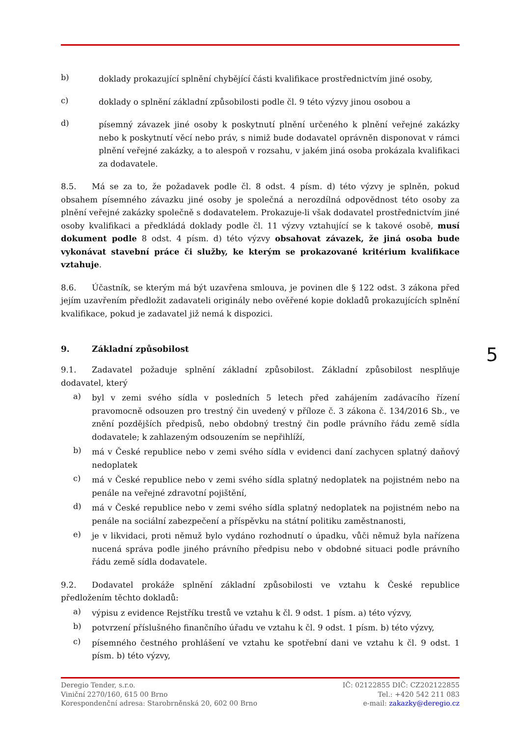b)
doklady prokazující splnění chybějící části kvalifikace prostřednictvím jiné osoby,
c)
doklady o splnění základní způsobilosti podle čl. 9 této výzvy jinou osobou a
d)
písemný závazek jiné osoby k poskytnutí plnění určeného k plnění veřejné zakázky nebo k poskytnutí věcí nebo práv, s nimiž bude dodavatel oprávněn disponovat v rámci plnění veřejné zakázky, a to alespoň v rozsahu, v jakém jiná osoba prokázala kvalifikaci za dodavatele.
8.5. Má se za to, že požadavek podle čl. 8 odst. 4 písm. d) této výzvy je splněn, pokud obsahem písemného závazku jiné osoby je společná a nerozdílná odpovědnost této osoby za plnění veřejné zakázky společně s dodavatelem. Prokazuje-li však dodavatel prostřednictvím jiné osoby kvalifikaci a předkládá doklady podle čl. 11 výzvy vztahující se k takové osobě, musí dokument podle 8 odst. 4 písm. d) této výzvy obsahovat závazek, že jiná osoba bude vykonávat stavební práce či služby, ke kterým se prokazované kritérium kvalifikace vztahuje.
8.6. Účastník, se kterým má být uzavřena smlouva, je povinen dle § 122 odst. 3 zákona před jejím uzavřením předložit zadavateli originály nebo ověřené kopie dokladů prokazujících splnění kvalifikace, pokud je zadavatel již nemá k dispozici.
9. Základní způsobilost
9.1. Zadavatel požaduje splnění základní způsobilost. Základní způsobilost nesplňuje dodavatel, který
a)
byl v zemi svého sídla v posledních 5 letech před zahájením zadávacího řízení pravomocně odsouzen pro trestný čin uvedený v příloze č. 3 zákona č. 134/2016 Sb., ve znění pozdějších předpisů, nebo obdobný trestný čin podle právního řádu země sídla dodavatele; k zahlazeným odsouzením se nepřihlíží,
b)
má v České republice nebo v zemi svého sídla v evidenci daní zachycen splatný daňový nedoplatek
c)
má v České republice nebo v zemi svého sídla splatný nedoplatek na pojistném nebo na penále na veřejné zdravotní pojištění,
d)
má v České republice nebo v zemi svého sídla splatný nedoplatek na pojistném nebo na penále na sociální zabezpečení a příspěvku na státní politiku zaměstnanosti,
e)
je v likvidaci, proti němuž bylo vydáno rozhodnutí o úpadku, vůči němuž byla nařízena nucená správa podle jiného právního předpisu nebo v obdobné situaci podle právního řádu země sídla dodavatele.
9.2. Dodavatel prokáže splnění základní způsobilosti ve vztahu k České republice předložením těchto dokladů:
a)
výpisu z evidence Rejstříku trestů ve vztahu k čl. 9 odst. 1 písm. a) této výzvy,
b)
potvrzení příslušného finančního úřadu ve vztahu k čl. 9 odst. 1 písm. b) této výzvy,
c)
písemného čestného prohlášení ve vztahu ke spotřební dani ve vztahu k čl. 9 odst. 1 písm. b) této výzvy,
5
Deregio Tender, s.r.o.
Viniční 2270/160, 615 00 Brno
Korespondenční adresa: Starobrněnská 20, 602 00 Brno
IČ: 02122855 DIČ: CZ202122855
Tel.: +420 542 211 083
e-mail: zakazky@deregio.cz